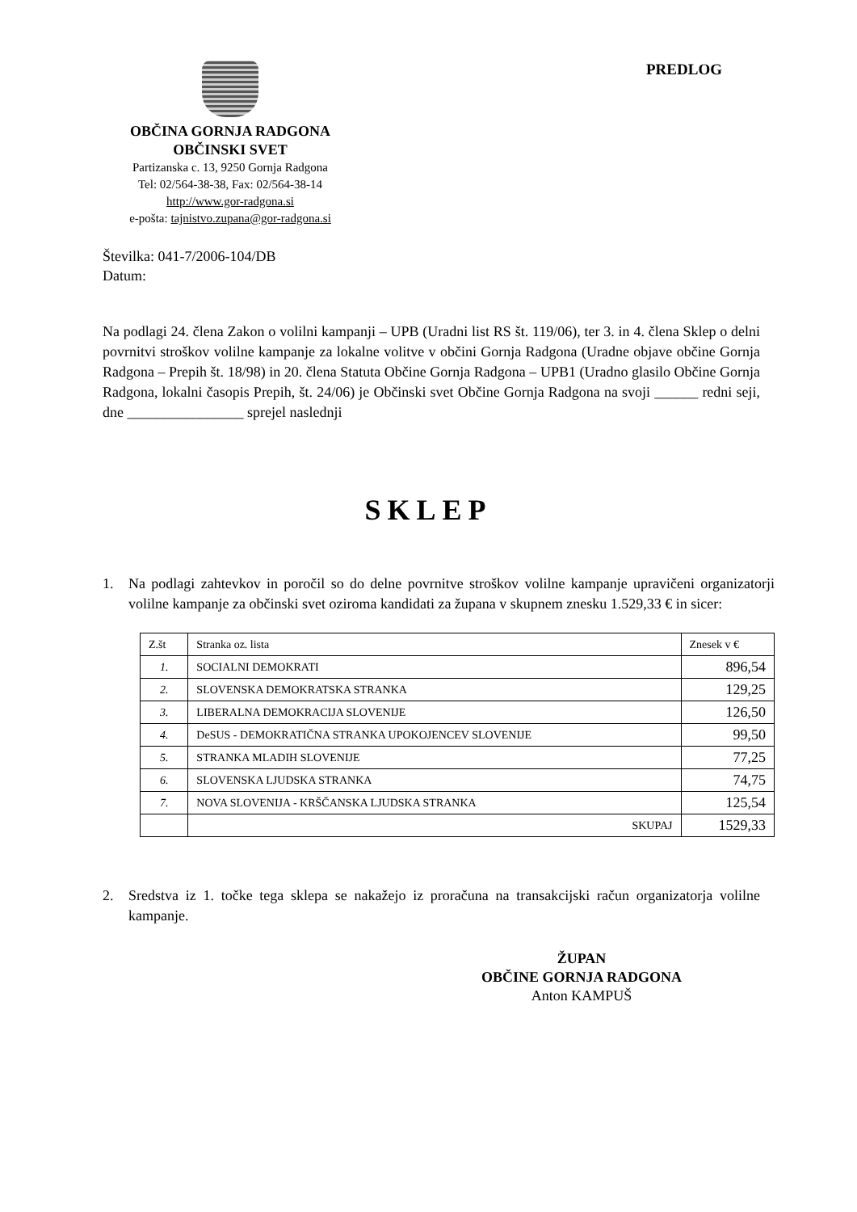OBČINA GORNJA RADGONA
OBČINSKI SVET
Partizanska c. 13, 9250 Gornja Radgona
Tel: 02/564-38-38, Fax: 02/564-38-14
http://www.gor-radgona.si
e-pošta: tajnistvo.zupana@gor-radgona.si
PREDLOG
Številka: 041-7/2006-104/DB
Datum:
Na podlagi 24. člena Zakon o volilni kampanji – UPB (Uradni list RS št. 119/06), ter 3. in 4. člena Sklep o delni povrnitvi stroškov volilne kampanje za lokalne volitve v občini Gornja Radgona (Uradne objave občine Gornja Radgona – Prepih št. 18/98) in 20. člena Statuta Občine Gornja Radgona – UPB1 (Uradno glasilo Občine Gornja Radgona, lokalni časopis Prepih, št. 24/06) je Občinski svet Občine Gornja Radgona na svoji ______ redni seji, dne ________________ sprejel naslednji
SKLEP
1. Na podlagi zahtevkov in poročil so do delne povrnitve stroškov volilne kampanje upravičeni organizatorji volilne kampanje za občinski svet oziroma kandidati za župana v skupnem znesku 1.529,33 € in sicer:
| Z.št | Stranka oz. lista | Znesek v € |
| --- | --- | --- |
| 1. | SOCIALNI DEMOKRATI | 896,54 |
| 2. | SLOVENSKA DEMOKRATSKA STRANKA | 129,25 |
| 3. | LIBERALNA DEMOKRACIJA SLOVENIJE | 126,50 |
| 4. | DeSUS - DEMOKRATIČNA STRANKA UPOKOJENCEV SLOVENIJE | 99,50 |
| 5. | STRANKA MLADIH SLOVENIJE | 77,25 |
| 6. | SLOVENSKA LJUDSKA STRANKA | 74,75 |
| 7. | NOVA SLOVENIJA - KRŠČANSKA LJUDSKA STRANKA | 125,54 |
| | SKUPAJ | 1529,33 |
2. Sredstva iz 1. točke tega sklepa se nakažejo iz proračuna na transakcijski račun organizatorja volilne kampanje.
ŽUPAN
OBČINE GORNJA RADGONA
Anton KAMPUŠ